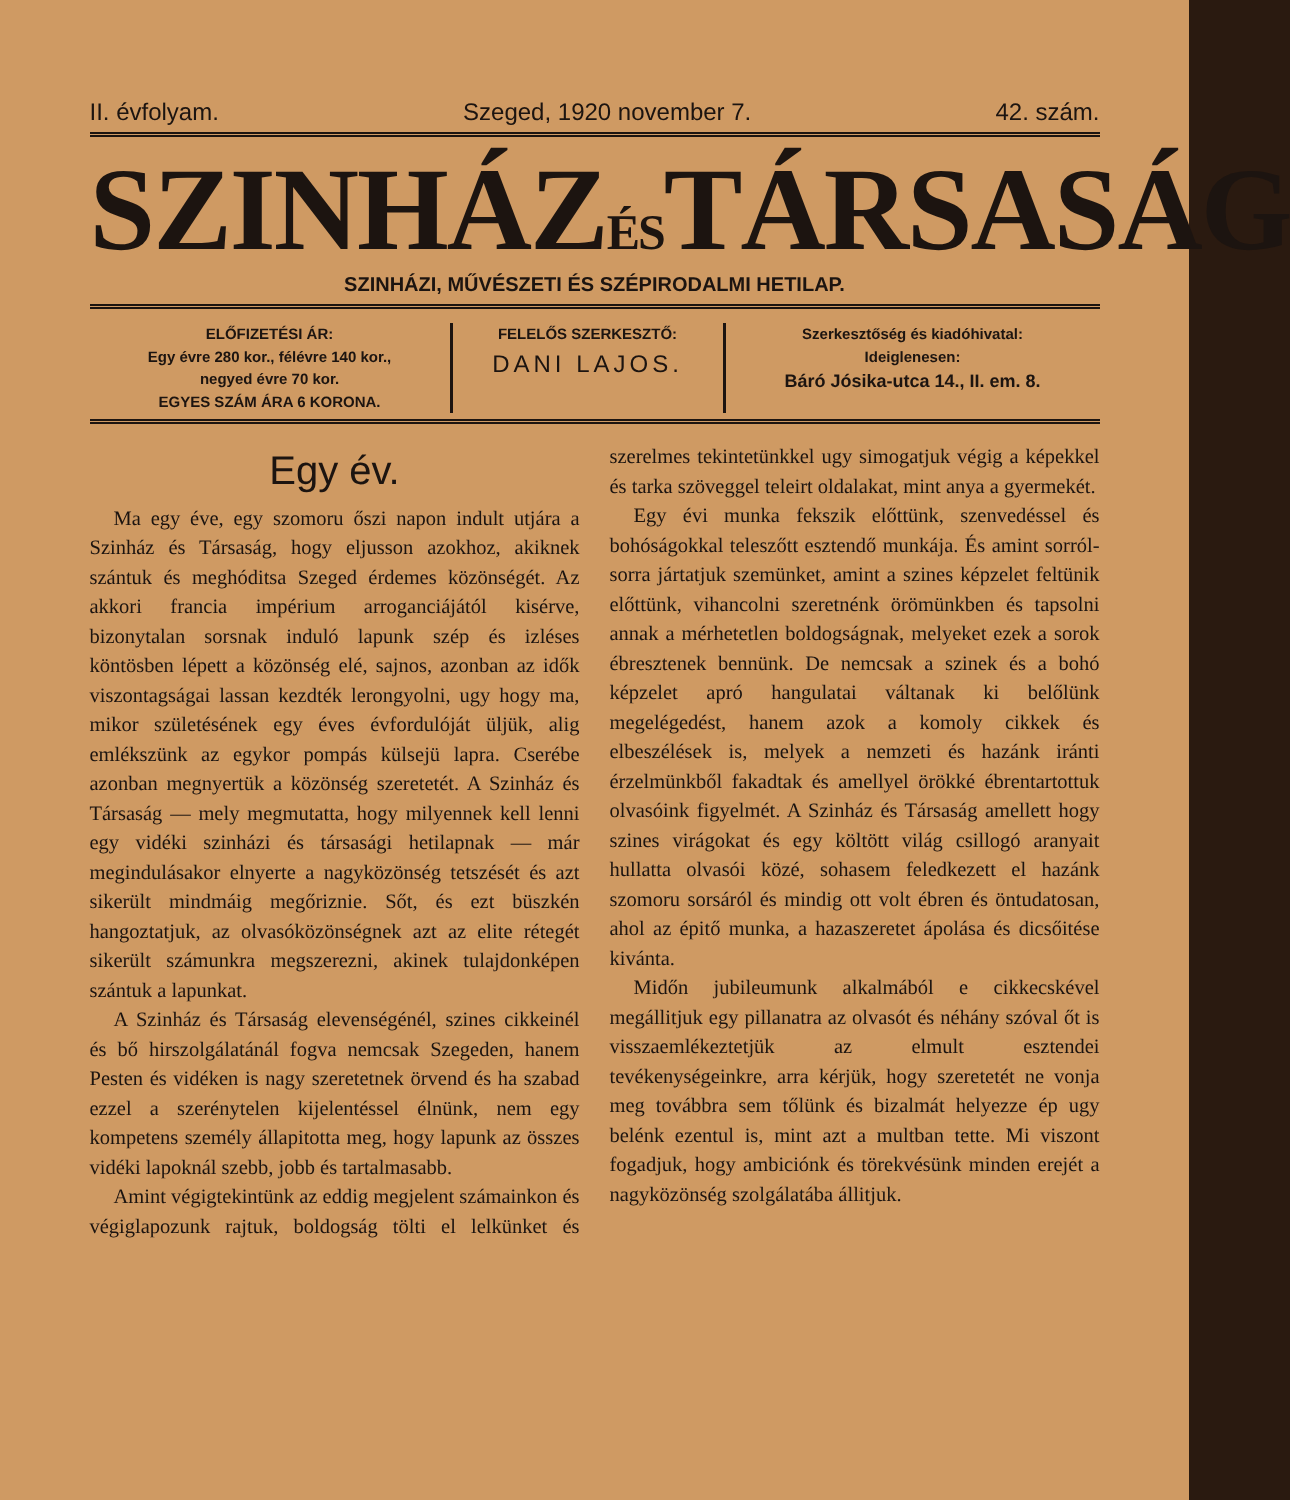II. évfolyam. Szeged, 1920 november 7. 42. szám.
SZINHÁZÉSTÁRSASÁG
SZINHÁZI, MŰVÉSZETI ÉS SZÉPIRODALMI HETILAP.
ELŐFIZETÉSI ÁR:
Egy évre 280 kor., félévre 140 kor.,
negyed évre 70 kor.
EGYES SZÁM ÁRA 6 KORONA.
FELELŐS SZERKESZTŐ:
DANI LAJOS.
Szerkesztőség és kiadóhivatal:
Ideiglenesen:
Báró Jósika-utca 14., II. em. 8.
Egy év.
Ma egy éve, egy szomoru őszi napon indult utjára a Szinház és Társaság, hogy eljusson azokhoz, akiknek szántuk és meghóditsa Szeged érdemes közönségét. Az akkori francia impérium arroganciájától kisérve, bizonytalan sorsnak induló lapunk szép és izléses köntösben lépett a közönség elé, sajnos, azonban az idők viszontagságai lassan kezdték lerongyolni, ugy hogy ma, mikor születésének egy éves évfordulóját üljük, alig emlékszünk az egykor pompás külsejü lapra. Cserébe azonban megnyertük a közönség szeretetét. A Szinház és Társaság — mely megmutatta, hogy milyennek kell lenni egy vidéki szinházi és társasági hetilapnak — már megindulásakor elnyerte a nagyközönség tetszését és azt sikerült mindmáig megőriznie. Sőt, és ezt büszkén hangoztatjuk, az olvasóközönségnek azt az elite rétegét sikerült számunkra megszerezni, akinek tulajdonképen szántuk a lapunkat.
A Szinház és Társaság elevenségénél, szines cikkeinél és bő hirszolgálatánál fogva nemcsak Szegeden, hanem Pesten és vidéken is nagy szeretetnek örvend és ha szabad ezzel a szerénytelen kijelentéssel élnünk, nem egy kompetens személy állapitotta meg, hogy lapunk az összes vidéki lapoknál szebb, jobb és tartalmasabb.
Amint végigtekintünk az eddig megjelent számainkon és végiglapozunk rajtuk, boldogság tölti el lelkünket és szerelmes tekintetünkkel ugy simogatjuk végig a képekkel és tarka szöveggel teleirt oldalakat, mint anya a gyermekét.
Egy évi munka fekszik előttünk, szenvedéssel és bohóságokkal teleszőtt esztendő munkája. És amint sorról-sorra jártatjuk szemünket, amint a szines képzelet feltünik előttünk, vihancolni szeretnénk örömünkben és tapsolni annak a mérhetetlen boldogságnak, melyeket ezek a sorok ébresztenek bennünk. De nemcsak a szinek és a bohó képzelet apró hangulatai váltanak ki belőlünk megelégedést, hanem azok a komoly cikkek és elbeszélések is, melyek a nemzeti és hazánk iránti érzelmünkből fakadtak és amellyel örökké ébrentartottuk olvasóink figyelmét. A Szinház és Társaság amellett hogy szines virágokat és egy költött világ csillogó aranyait hullatta olvasói közé, sohasem feledkezett el hazánk szomoru sorsáról és mindig ott volt ébren és öntudatosan, ahol az épitő munka, a hazaszeretet ápolása és dicsőitése kivánta.
Midőn jubileumunk alkalmából e cikkecskével megállitjuk egy pillanatra az olvasót és néhány szóval őt is visszaemlékeztetjük az elmult esztendei tevékenységeinkre, arra kérjük, hogy szeretetét ne vonja meg továbbra sem tőlünk és bizalmát helyezze ép ugy belénk ezentul is, mint azt a multban tette. Mi viszont fogadjuk, hogy ambiciónk és törekvésünk minden erejét a nagyközönség szolgálatába állitjuk.